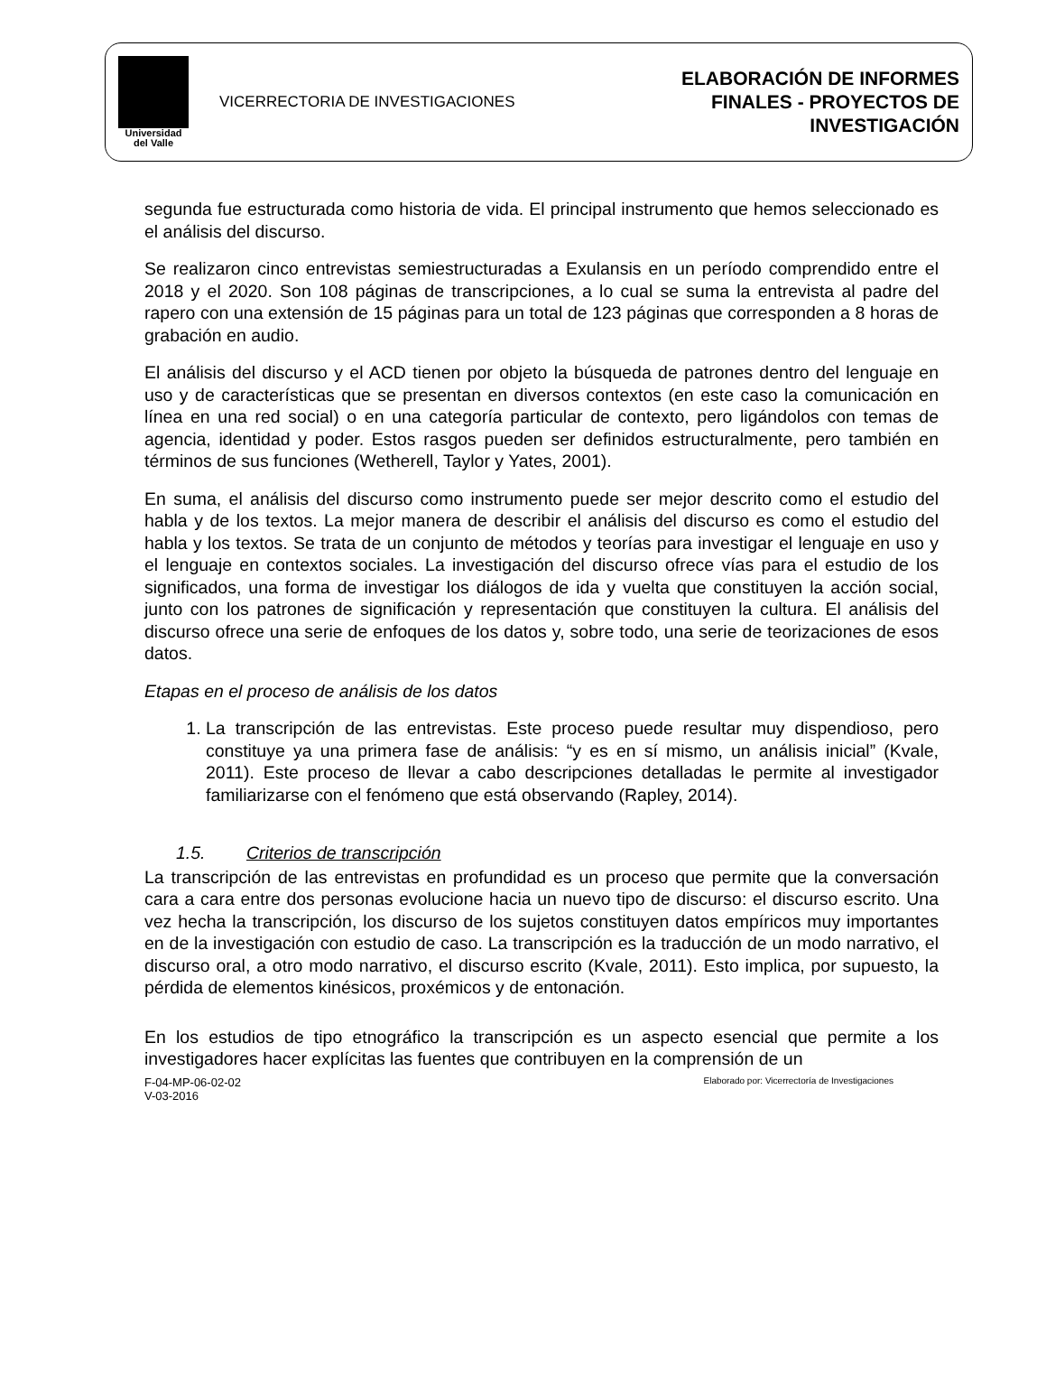Universidad
del Valle
VICERRECTORIA DE INVESTIGACIONES
ELABORACIÓN DE INFORMES
FINALES - PROYECTOS DE
INVESTIGACIÓN
segunda fue estructurada como historia de vida. El principal instrumento que hemos seleccionado es el análisis del discurso.
Se realizaron cinco entrevistas semiestructuradas a Exulansis en un período comprendido entre el 2018 y el 2020. Son 108 páginas de transcripciones, a lo cual se suma la entrevista al padre del rapero con una extensión de 15 páginas para un total de 123 páginas que corresponden a 8 horas de grabación en audio.
El análisis del discurso y el ACD tienen por objeto la búsqueda de patrones dentro del lenguaje en uso y de características que se presentan en diversos contextos (en este caso la comunicación en línea en una red social) o en una categoría particular de contexto, pero ligándolos con temas de agencia, identidad y poder. Estos rasgos pueden ser definidos estructuralmente, pero también en términos de sus funciones (Wetherell, Taylor y Yates, 2001).
En suma, el análisis del discurso como instrumento puede ser mejor descrito como el estudio del habla y de los textos. La mejor manera de describir el análisis del discurso es como el estudio del habla y los textos. Se trata de un conjunto de métodos y teorías para investigar el lenguaje en uso y el lenguaje en contextos sociales. La investigación del discurso ofrece vías para el estudio de los significados, una forma de investigar los diálogos de ida y vuelta que constituyen la acción social, junto con los patrones de significación y representación que constituyen la cultura. El análisis del discurso ofrece una serie de enfoques de los datos y, sobre todo, una serie de teorizaciones de esos datos.
Etapas en el proceso de análisis de los datos
1. La transcripción de las entrevistas. Este proceso puede resultar muy dispendioso, pero constituye ya una primera fase de análisis: “y es en sí mismo, un análisis inicial” (Kvale, 2011). Este proceso de llevar a cabo descripciones detalladas le permite al investigador familiarizarse con el fenómeno que está observando (Rapley, 2014).
1.5. Criterios de transcripción
La transcripción de las entrevistas en profundidad es un proceso que permite que la conversación cara a cara entre dos personas evolucione hacia un nuevo tipo de discurso: el discurso escrito. Una vez hecha la transcripción, los discurso de los sujetos constituyen datos empíricos muy importantes en de la investigación con estudio de caso. La transcripción es la traducción de un modo narrativo, el discurso oral, a otro modo narrativo, el discurso escrito (Kvale, 2011). Esto implica, por supuesto, la pérdida de elementos kinésicos, proxémicos y de entonación.
En los estudios de tipo etnográfico la transcripción es un aspecto esencial que permite a los investigadores hacer explícitas las fuentes que contribuyen en la comprensión de un
F-04-MP-06-02-02
V-03-2016
Elaborado por: Vicerrectoría de Investigaciones